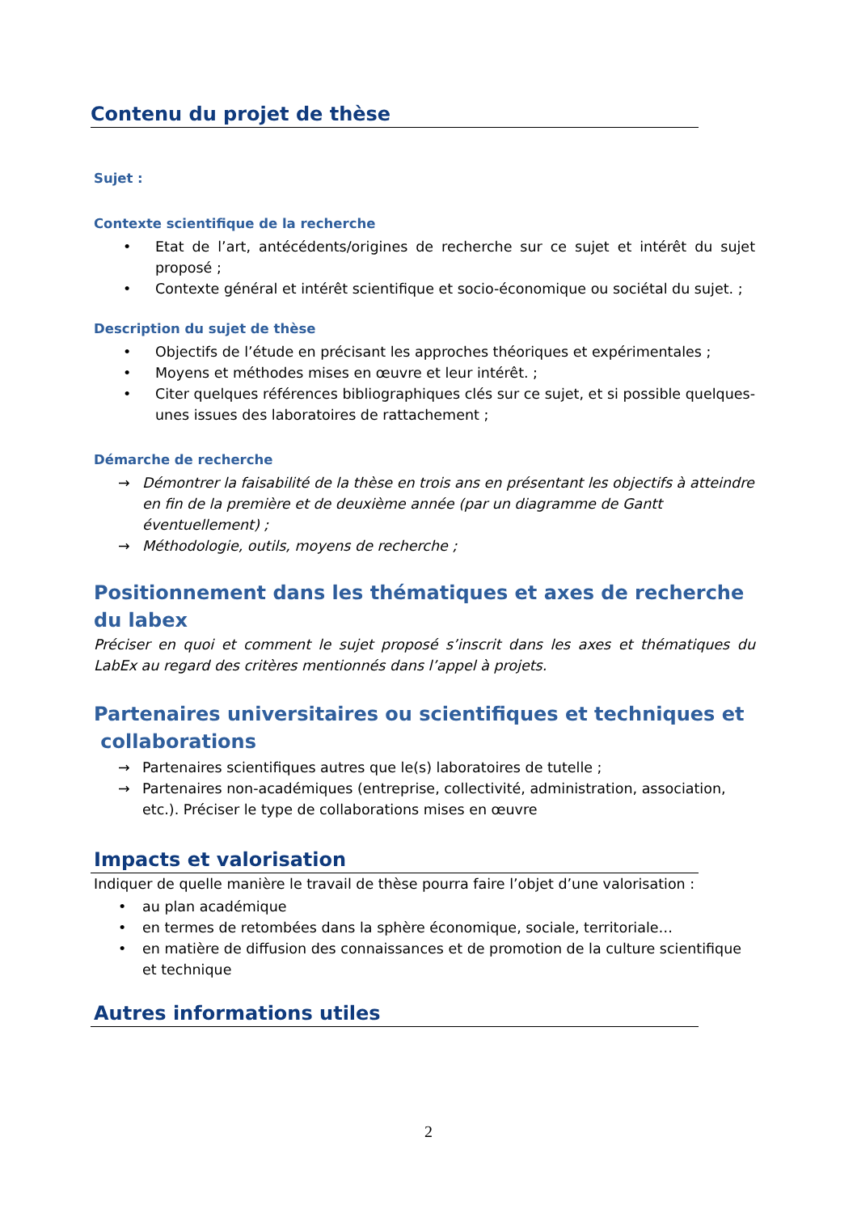Contenu du projet de thèse
Sujet :
Contexte scientifique de la recherche
• Etat de l’art, antécédents/origines de recherche sur ce sujet et intérêt du sujet proposé ;
• Contexte général et intérêt scientifique et socio-économique ou sociétal du sujet. ;
Description du sujet de thèse
• Objectifs de l’étude en précisant les approches théoriques et expérimentales ;
• Moyens et méthodes mises en œuvre et leur intérêt. ;
• Citer quelques références bibliographiques clés sur ce sujet, et si possible quelques-unes issues des laboratoires de rattachement ;
Démarche de recherche
→ Démontrer la faisabilité de la thèse en trois ans en présentant les objectifs à atteindre en fin de la première et de deuxième année (par un diagramme de Gantt éventuellement) ;
→ Méthodologie, outils, moyens de recherche ;
Positionnement dans les thématiques et axes de recherche du labex
Préciser en quoi et comment le sujet proposé s’inscrit dans les axes et thématiques du LabEx au regard des critères mentionnés dans l’appel à projets.
Partenaires universitaires ou scientifiques et techniques et
collaborations
→ Partenaires scientifiques autres que le(s) laboratoires de tutelle ;
→ Partenaires non-académiques (entreprise, collectivité, administration, association, etc.). Préciser le type de collaborations mises en œuvre
Impacts et valorisation
Indiquer de quelle manière le travail de thèse pourra faire l’objet d’une valorisation :
• au plan académique
• en termes de retombées dans la sphère économique, sociale, territoriale…
• en matière de diffusion des connaissances et de promotion de la culture scientifique et technique
Autres informations utiles
2